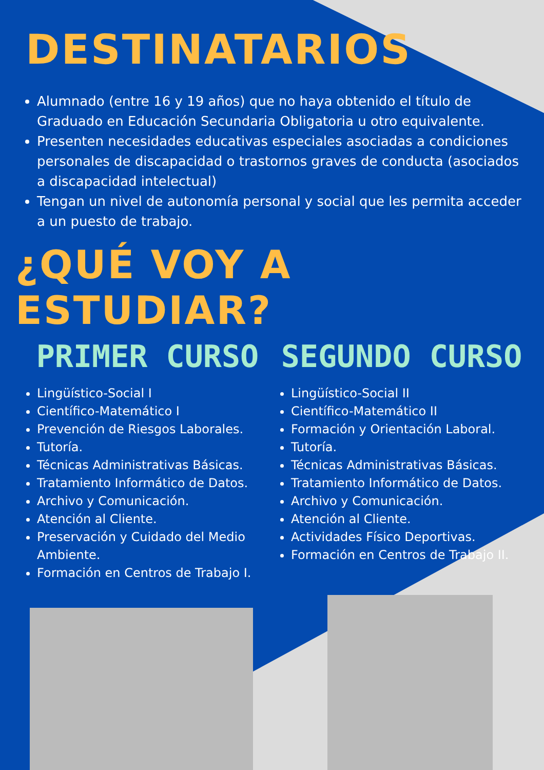DESTINATARIOS
Alumnado (entre 16 y 19 años) que no haya obtenido el título de Graduado en Educación Secundaria Obligatoria u otro equivalente.
Presenten necesidades educativas especiales asociadas a condiciones personales de discapacidad o trastornos graves de conducta (asociados a discapacidad intelectual)
Tengan un nivel de autonomía personal y social que les permita acceder a un puesto de trabajo.
¿QUÉ VOY A ESTUDIAR?
PRIMER CURSO
Lingüístico-Social I
Científico-Matemático I
Prevención de Riesgos Laborales.
Tutoría.
Técnicas Administrativas Básicas.
Tratamiento Informático de Datos.
Archivo y Comunicación.
Atención al Cliente.
Preservación y Cuidado del Medio Ambiente.
Formación en Centros de Trabajo I.
SEGUNDO CURSO
Lingüístico-Social II
Científico-Matemático II
Formación y Orientación Laboral.
Tutoría.
Técnicas Administrativas Básicas.
Tratamiento Informático de Datos.
Archivo y Comunicación.
Atención al Cliente.
Actividades Físico Deportivas.
Formación en Centros de Trabajo II.